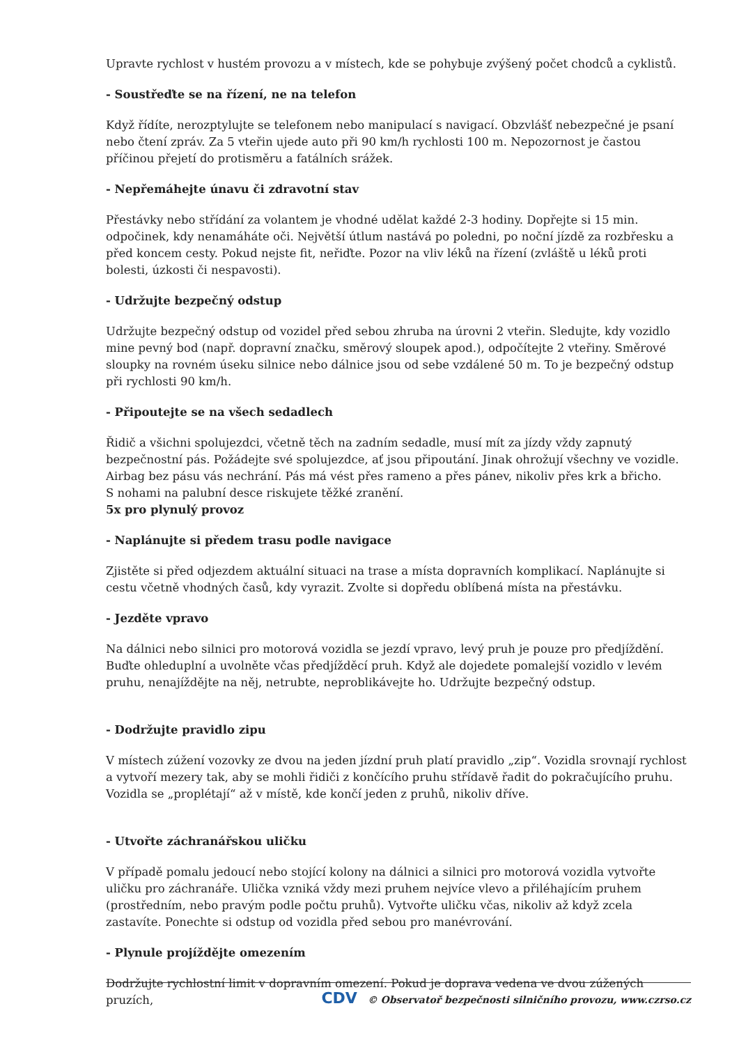Upravte rychlost v hustém provozu a v místech, kde se pohybuje zvýšený počet chodců a cyklistů.
- Soustřeďte se na řízení, ne na telefon
Když řídíte, nerozptylujte se telefonem nebo manipulací s navigací. Obzvlášť nebezpečné je psaní nebo čtení zpráv. Za 5 vteřin ujede auto při 90 km/h rychlosti 100 m. Nepozornost je častou příčinou přejetí do protisměru a fatálních srážek.
- Nepřemáhejte únavu či zdravotní stav
Přestávky nebo střídání za volantem je vhodné udělat každé 2-3 hodiny. Dopřejte si 15 min. odpočinek, kdy nenamáháte oči. Největší útlum nastává po poledni, po noční jízdě za rozbřesku a před koncem cesty. Pokud nejste fit, neřiďte. Pozor na vliv léků na řízení (zvláště u léků proti bolesti, úzkosti či nespavosti).
- Udržujte bezpečný odstup
Udržujte bezpečný odstup od vozidel před sebou zhruba na úrovni 2 vteřin. Sledujte, kdy vozidlo mine pevný bod (např. dopravní značku, směrový sloupek apod.), odpočítejte 2 vteřiny. Směrové sloupky na rovném úseku silnice nebo dálnice jsou od sebe vzdálené 50 m. To je bezpečný odstup při rychlosti 90 km/h.
- Připoutejte se na všech sedadlech
Řidič a všichni spolujezdci, včetně těch na zadním sedadle, musí mít za jízdy vždy zapnutý bezpečnostní pás. Požádejte své spolujezdce, ať jsou připoutání. Jinak ohrožují všechny ve vozidle. Airbag bez pásu vás nechrání. Pás má vést přes rameno a přes pánev, nikoliv přes krk a břicho.
S nohami na palubní desce riskujete těžké zranění.
5x pro plynulý provoz
- Naplánujte si předem trasu podle navigace
Zjistěte si před odjezdem aktuální situaci na trase a místa dopravních komplikací. Naplánujte si cestu včetně vhodných časů, kdy vyrazit. Zvolte si dopředu oblíbená místa na přestávku.
- Jezděte vpravo
Na dálnici nebo silnici pro motorová vozidla se jezdí vpravo, levý pruh je pouze pro předjíždění. Buďte ohleduplní a uvolněte včas předjížděcí pruh. Když ale dojedete pomalejší vozidlo v levém pruhu, nenajíždějte na něj, netrubte, neproblikávejte ho. Udržujte bezpečný odstup.
- Dodržujte pravidlo zipu
V místech zúžení vozovky ze dvou na jeden jízdní pruh platí pravidlo „zip“. Vozidla srovnají rychlost a vytvoří mezery tak, aby se mohli řidiči z končícího pruhu střídavě řadit do pokračujícího pruhu. Vozidla se „proplétají“ až v místě, kde končí jeden z pruhů, nikoliv dříve.
- Utvořte záchranářskou uličku
V případě pomalu jedoucí nebo stojící kolony na dálnici a silnici pro motorová vozidla vytvořte uličku pro záchranáře. Ulička vzniká vždy mezi pruhem nejvíce vlevo a přiléhajícím pruhem (prostředním, nebo pravým podle počtu pruhů). Vytvořte uličku včas, nikoliv až když zcela zastavíte. Ponechte si odstup od vozidla před sebou pro manévrování.
- Plynule projíždějte omezením
Dodržujte rychlostní limit v dopravním omezení. Pokud je doprava vedena ve dvou zúžených pruzích,
CDV © Observatoř bezpečnosti silničního provozu, www.czrso.cz